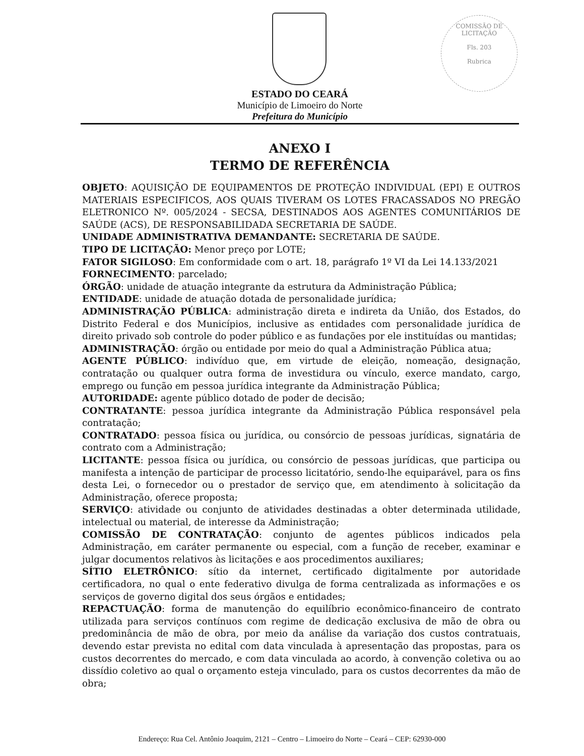COMISSÃO DE LICITAÇÃO
Fls. 203
Rubrica
ESTADO DO CEARÁ
Município de Limoeiro do Norte
Prefeitura do Município
ANEXO I
TERMO DE REFERÊNCIA
OBJETO: AQUISIÇÃO DE EQUIPAMENTOS DE PROTEÇÃO INDIVIDUAL (EPI) E OUTROS MATERIAIS ESPECIFICOS, AOS QUAIS TIVERAM OS LOTES FRACASSADOS NO PREGÃO ELETRONICO Nº. 005/2024 - SECSA, DESTINADOS AOS AGENTES COMUNITÁRIOS DE SAÚDE (ACS), DE RESPONSABILIDADA SECRETARIA DE SAÚDE.
UNIDADE ADMINISTRATIVA DEMANDANTE: SECRETARIA DE SAÚDE.
TIPO DE LICITAÇÃO: Menor preço por LOTE;
FATOR SIGILOSO: Em conformidade com o art. 18, parágrafo 1º VI da Lei 14.133/2021
FORNECIMENTO: parcelado;
ÓRGÃO: unidade de atuação integrante da estrutura da Administração Pública;
ENTIDADE: unidade de atuação dotada de personalidade jurídica;
ADMINISTRAÇÃO PÚBLICA: administração direta e indireta da União, dos Estados, do Distrito Federal e dos Municípios, inclusive as entidades com personalidade jurídica de direito privado sob controle do poder público e as fundações por ele instituídas ou mantidas;
ADMINISTRAÇÃO: órgão ou entidade por meio do qual a Administração Pública atua;
AGENTE PÚBLICO: indivíduo que, em virtude de eleição, nomeação, designação, contratação ou qualquer outra forma de investidura ou vínculo, exerce mandato, cargo, emprego ou função em pessoa jurídica integrante da Administração Pública;
AUTORIDADE: agente público dotado de poder de decisão;
CONTRATANTE: pessoa jurídica integrante da Administração Pública responsável pela contratação;
CONTRATADO: pessoa física ou jurídica, ou consórcio de pessoas jurídicas, signatária de contrato com a Administração;
LICITANTE: pessoa física ou jurídica, ou consórcio de pessoas jurídicas, que participa ou manifesta a intenção de participar de processo licitatório, sendo-lhe equiparável, para os fins desta Lei, o fornecedor ou o prestador de serviço que, em atendimento à solicitação da Administração, oferece proposta;
SERVIÇO: atividade ou conjunto de atividades destinadas a obter determinada utilidade, intelectual ou material, de interesse da Administração;
COMISSÃO DE CONTRATAÇÃO: conjunto de agentes públicos indicados pela Administração, em caráter permanente ou especial, com a função de receber, examinar e julgar documentos relativos às licitações e aos procedimentos auxiliares;
SÍTIO ELETRÔNICO: sítio da internet, certificado digitalmente por autoridade certificadora, no qual o ente federativo divulga de forma centralizada as informações e os serviços de governo digital dos seus órgãos e entidades;
REPACTUAÇÃO: forma de manutenção do equilíbrio econômico-financeiro de contrato utilizada para serviços contínuos com regime de dedicação exclusiva de mão de obra ou predominância de mão de obra, por meio da análise da variação dos custos contratuais, devendo estar prevista no edital com data vinculada à apresentação das propostas, para os custos decorrentes do mercado, e com data vinculada ao acordo, à convenção coletiva ou ao dissídio coletivo ao qual o orçamento esteja vinculado, para os custos decorrentes da mão de obra;
Endereço: Rua Cel. Antônio Joaquim, 2121 – Centro – Limoeiro do Norte – Ceará – CEP: 62930-000